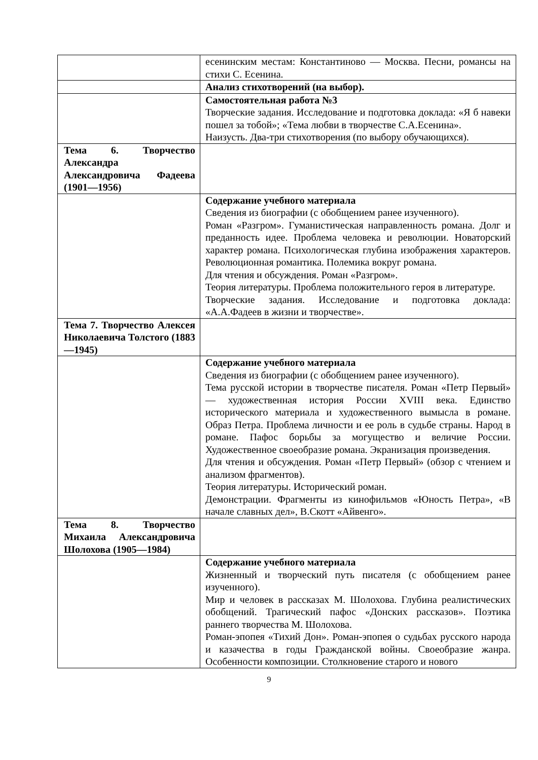| | есенинским местам: Константиново — Москва. Песни, романсы на стихи С. Есенина. |
| | Анализ стихотворений (на выбор). |
| | Самостоятельная работа №3 Творческие задания. Исследование и подготовка доклада: «Я б навеки пошел за тобой»; «Тема любви в творчестве С.А.Есенина». Наизусть. Два-три стихотворения (по выбору обучающихся). |
| Тема 6. Творчество Александра Александровича Фадеева (1901—1956) | |
| | Содержание учебного материала Сведения из биографии (с обобщением ранее изученного). Роман «Разгром». Гуманистическая направленность романа. Долг и преданность идее. Проблема человека и революции. Новаторский характер романа. Психологическая глубина изображения характеров. Революционная романтика. Полемика вокруг романа. Для чтения и обсуждения. Роман «Разгром». Теория литературы. Проблема положительного героя в литературе. Творческие задания. Исследование и подготовка доклада: «А.А.Фадеев в жизни и творчестве». |
| Тема 7. Творчество Алексея Николаевича Толстого (1883—1945) | |
| | Содержание учебного материала Сведения из биографии (с обобщением ранее изученного). Тема русской истории в творчестве писателя. Роман «Петр Первый» — художественная история России XVIII века. Единство исторического материала и художественного вымысла в романе. Образ Петра. Проблема личности и ее роль в судьбе страны. Народ в романе. Пафос борьбы за могущество и величие России. Художественное своеобразие романа. Экранизация произведения. Для чтения и обсуждения. Роман «Петр Первый» (обзор с чтением и анализом фрагментов). Теория литературы. Исторический роман. Демонстрации. Фрагменты из кинофильмов «Юность Петра», «В начале славных дел», В.Скотт «Айвенго». |
| Тема 8. Творчество Михаила Александровича Шолохова (1905—1984) | |
| | Содержание учебного материала Жизненный и творческий путь писателя (с обобщением ранее изученного). Мир и человек в рассказах М. Шолохова. Глубина реалистических обобщений. Трагический пафос «Донских рассказов». Поэтика раннего творчества М. Шолохова. Роман-эпопея «Тихий Дон». Роман-эпопея о судьбах русского народа и казачества в годы Гражданской войны. Своеобразие жанра. Особенности композиции. Столкновение старого и нового |
9